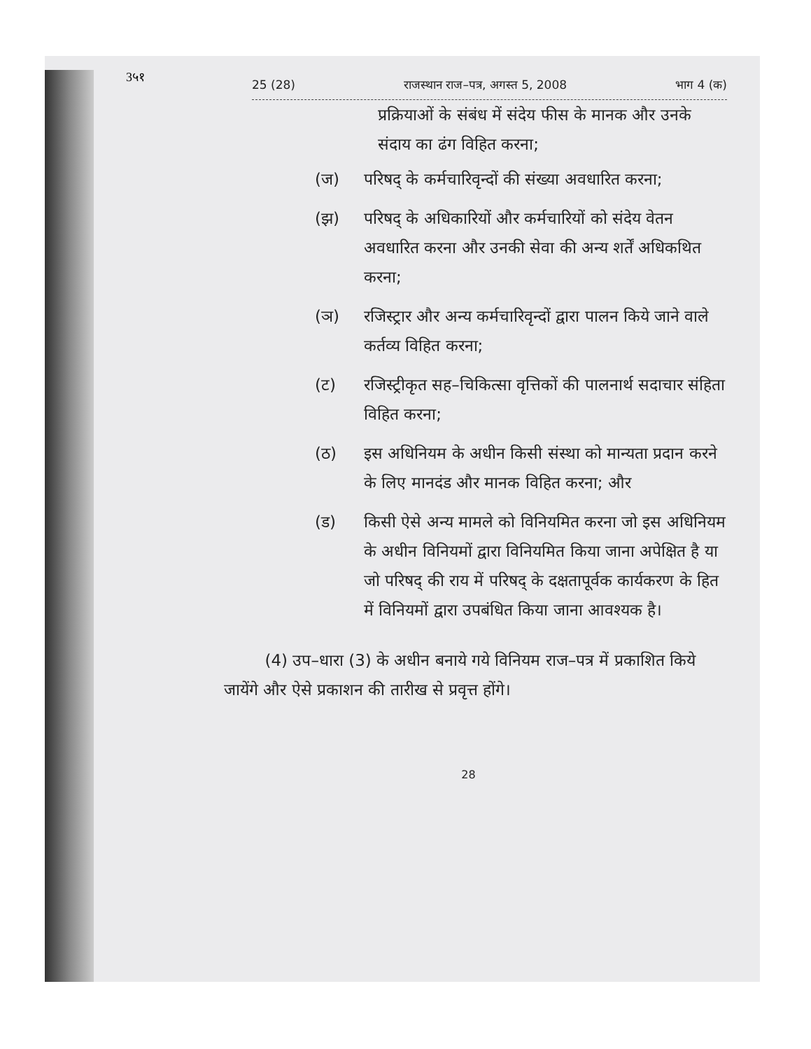3५१
25 (28) राजस्थान राज–पत्र, अगस्त 5, 2008 भाग 4 (क)
प्रक्रियाओं के संबंध में संदेय फीस के मानक और उनके संदाय का ढंग विहित करना;
(ज) परिषद् के कर्मचारिवृन्दों की संख्या अवधारित करना;
(झ) परिषद् के अधिकारियों और कर्मचारियों को संदेय वेतन अवधारित करना और उनकी सेवा की अन्य शर्तें अधिकथित करना;
(ञ) रजिस्ट्रार और अन्य कर्मचारिवृन्दों द्वारा पालन किये जाने वाले कर्तव्य विहित करना;
(ट) रजिस्ट्रीकृत सह–चिकित्सा वृत्तिकों की पालनार्थ सदाचार संहिता विहित करना;
(ठ) इस अधिनियम के अधीन किसी संस्था को मान्यता प्रदान करने के लिए मानदंड और मानक विहित करना; और
(ड) किसी ऐसे अन्य मामले को विनियमित करना जो इस अधिनियम के अधीन विनियमों द्वारा विनियमित किया जाना अपेक्षित है या जो परिषद् की राय में परिषद् के दक्षतापूर्वक कार्यकरण के हित में विनियमों द्वारा उपबंधित किया जाना आवश्यक है।
(4) उप–धारा (3) के अधीन बनाये गये विनियम राज–पत्र में प्रकाशित किये जायेंगे और ऐसे प्रकाशन की तारीख से प्रवृत्त होंगे।
28